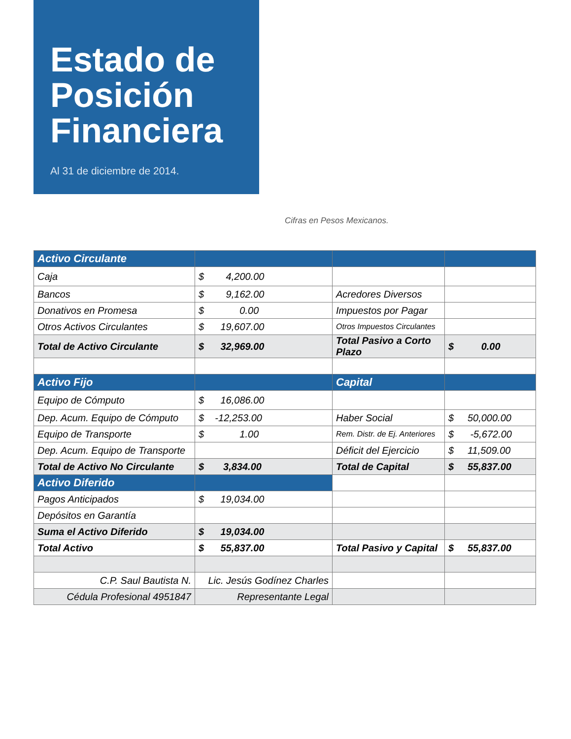Estado de Posición Financiera
Al 31 de diciembre de 2014.
Cifras en Pesos Mexicanos.
| Activo Circulante | | | |
| --- | --- | --- | --- |
| Caja | $ 4,200.00 | | |
| Bancos | $ 9,162.00 | Acredores Diversos | |
| Donativos en Promesa | $ 0.00 | Impuestos por Pagar | |
| Otros Activos Circulantes | $ 19,607.00 | Otros Impuestos Circulantes | |
| Total de Activo Circulante | $ 32,969.00 | Total Pasivo a Corto Plazo | $ 0.00 |
| Activo Fijo | | Capital | |
| Equipo de Cómputo | $ 16,086.00 | | |
| Dep. Acum. Equipo de Cómputo | $ -12,253.00 | Haber Social | $ 50,000.00 |
| Equipo de Transporte | $ 1.00 | Rem. Distr. de Ej. Anteriores | $ -5,672.00 |
| Dep. Acum. Equipo de Transporte | | Déficit del Ejercicio | $ 11,509.00 |
| Total de Activo No Circulante | $ 3,834.00 | Total de Capital | $ 55,837.00 |
| Activo Diferido | | | |
| Pagos Anticipados | $ 19,034.00 | | |
| Depósitos en Garantía | | | |
| Suma el Activo Diferido | $ 19,034.00 | | |
| Total Activo | $ 55,837.00 | Total Pasivo y Capital | $ 55,837.00 |
| C.P. Saul Bautista N. | Lic. Jesús Godínez Charles | | |
| Cédula Profesional 4951847 | Representante Legal | | |